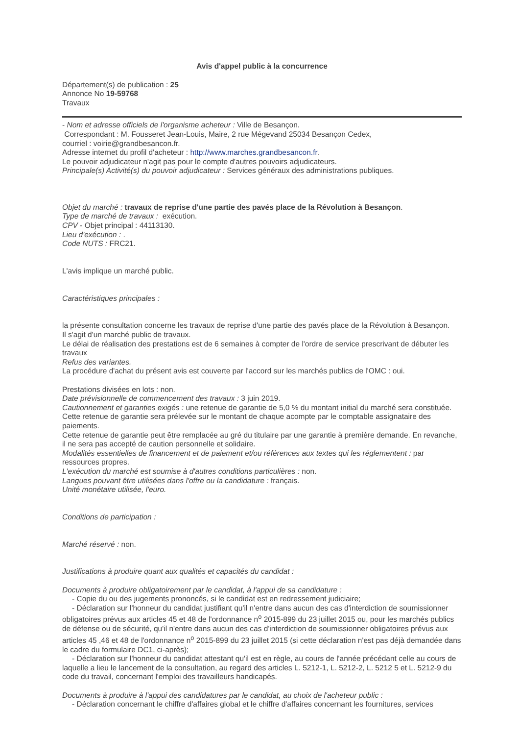Avis d'appel public à la concurrence
Département(s) de publication : 25
Annonce No 19-59768
Travaux
- Nom et adresse officiels de l'organisme acheteur : Ville de Besançon.
Correspondant : M. Fousseret Jean-Louis, Maire, 2 rue Mégevand 25034 Besançon Cedex,
courriel : voirie@grandbesancon.fr.
Adresse internet du profil d'acheteur : http://www.marches.grandbesancon.fr.
Le pouvoir adjudicateur n'agit pas pour le compte d'autres pouvoirs adjudicateurs.
Principale(s) Activité(s) du pouvoir adjudicateur : Services généraux des administrations publiques.
Objet du marché : travaux de reprise d'une partie des pavés place de la Révolution à Besançon.
Type de marché de travaux : exécution.
CPV - Objet principal : 44113130.
Lieu d'exécution : .
Code NUTS : FRC21.
L'avis implique un marché public.
Caractéristiques principales :
la présente consultation concerne les travaux de reprise d'une partie des pavés place de la Révolution à Besançon.
Il s'agit d'un marché public de travaux.
Le délai de réalisation des prestations est de 6 semaines à compter de l'ordre de service prescrivant de débuter les travaux
Refus des variantes.
La procédure d'achat du présent avis est couverte par l'accord sur les marchés publics de l'OMC : oui.
Prestations divisées en lots : non.
Date prévisionnelle de commencement des travaux : 3 juin 2019.
Cautionnement et garanties exigés : une retenue de garantie de 5,0 % du montant initial du marché sera constituée. Cette retenue de garantie sera prélevée sur le montant de chaque acompte par le comptable assignataire des paiements.
Cette retenue de garantie peut être remplacée au gré du titulaire par une garantie à première demande. En revanche, il ne sera pas accepté de caution personnelle et solidaire.
Modalités essentielles de financement et de paiement et/ou références aux textes qui les réglementent : par ressources propres.
L'exécution du marché est soumise à d'autres conditions particulières : non.
Langues pouvant être utilisées dans l'offre ou la candidature : français.
Unité monétaire utilisée, l'euro.
Conditions de participation :
Marché réservé : non.
Justifications à produire quant aux qualités et capacités du candidat :
Documents à produire obligatoirement par le candidat, à l'appui de sa candidature :
- Copie du ou des jugements prononcés, si le candidat est en redressement judiciaire;
- Déclaration sur l'honneur du candidat justifiant qu'il n'entre dans aucun des cas d'interdiction de soumissionner obligatoires prévus aux articles 45 et 48 de l'ordonnance n<sup>o</sup> 2015-899 du 23 juillet 2015 ou, pour les marchés publics de défense ou de sécurité, qu'il n'entre dans aucun des cas d'interdiction de soumissionner obligatoires prévus aux articles 45 ,46 et 48 de l'ordonnance n<sup>o</sup> 2015-899 du 23 juillet 2015 (si cette déclaration n'est pas déjà demandée dans le cadre du formulaire DC1, ci-après);
- Déclaration sur l'honneur du candidat attestant qu'il est en règle, au cours de l'année précédant celle au cours de laquelle a lieu le lancement de la consultation, au regard des articles L. 5212-1, L. 5212-2, L. 5212 5 et L. 5212-9 du code du travail, concernant l'emploi des travailleurs handicapés.
Documents à produire à l'appui des candidatures par le candidat, au choix de l'acheteur public :
- Déclaration concernant le chiffre d'affaires global et le chiffre d'affaires concernant les fournitures, services